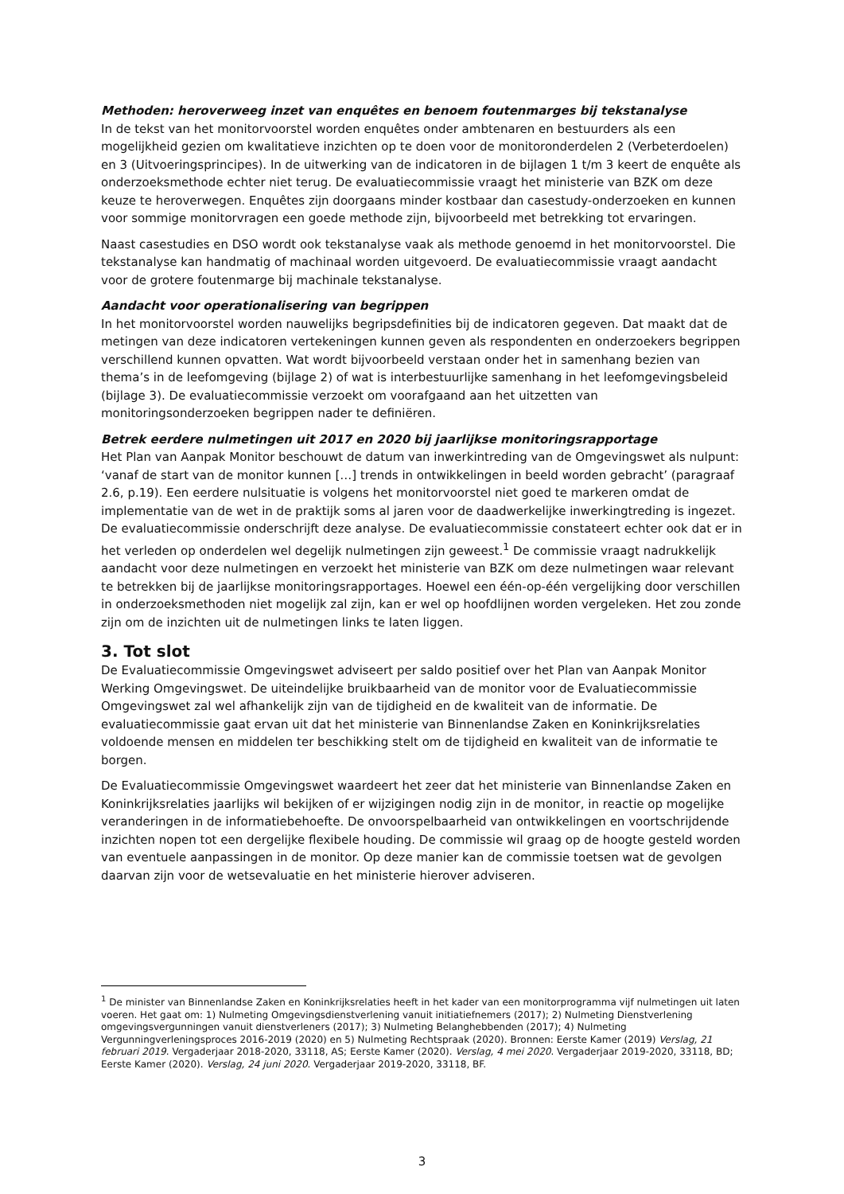Methoden: heroverweeg inzet van enquêtes en benoem foutenmarges bij tekstanalyse
In de tekst van het monitorvoorstel worden enquêtes onder ambtenaren en bestuurders als een mogelijkheid gezien om kwalitatieve inzichten op te doen voor de monitoronderdelen 2 (Verbeterdoelen) en 3 (Uitvoeringsprincipes). In de uitwerking van de indicatoren in de bijlagen 1 t/m 3 keert de enquête als onderzoeksmethode echter niet terug. De evaluatiecommissie vraagt het ministerie van BZK om deze keuze te heroverwegen. Enquêtes zijn doorgaans minder kostbaar dan casestudy-onderzoeken en kunnen voor sommige monitorvragen een goede methode zijn, bijvoorbeeld met betrekking tot ervaringen.
Naast casestudies en DSO wordt ook tekstanalyse vaak als methode genoemd in het monitorvoorstel. Die tekstanalyse kan handmatig of machinaal worden uitgevoerd. De evaluatiecommissie vraagt aandacht voor de grotere foutenmarge bij machinale tekstanalyse.
Aandacht voor operationalisering van begrippen
In het monitorvoorstel worden nauwelijks begripsdefinities bij de indicatoren gegeven. Dat maakt dat de metingen van deze indicatoren vertekeningen kunnen geven als respondenten en onderzoekers begrippen verschillend kunnen opvatten. Wat wordt bijvoorbeeld verstaan onder het in samenhang bezien van thema’s in de leefomgeving (bijlage 2) of wat is interbestuurlijke samenhang in het leefomgevingsbeleid (bijlage 3). De evaluatiecommissie verzoekt om voorafgaand aan het uitzetten van monitoringsonderzoeken begrippen nader te definiëren.
Betrek eerdere nulmetingen uit 2017 en 2020 bij jaarlijkse monitoringsrapportage
Het Plan van Aanpak Monitor beschouwt de datum van inwerkintreding van de Omgevingswet als nulpunt: ‘vanaf de start van de monitor kunnen […] trends in ontwikkelingen in beeld worden gebracht’ (paragraaf 2.6, p.19). Een eerdere nulsituatie is volgens het monitorvoorstel niet goed te markeren omdat de implementatie van de wet in de praktijk soms al jaren voor de daadwerkelijke inwerkingtreding is ingezet. De evaluatiecommissie onderschrijft deze analyse. De evaluatiecommissie constateert echter ook dat er in het verleden op onderdelen wel degelijk nulmetingen zijn geweest.<sup>1</sup> De commissie vraagt nadrukkelijk aandacht voor deze nulmetingen en verzoekt het ministerie van BZK om deze nulmetingen waar relevant te betrekken bij de jaarlijkse monitoringsrapportages. Hoewel een één-op-één vergelijking door verschillen in onderzoeksmethoden niet mogelijk zal zijn, kan er wel op hoofdlijnen worden vergeleken. Het zou zonde zijn om de inzichten uit de nulmetingen links te laten liggen.
3. Tot slot
De Evaluatiecommissie Omgevingswet adviseert per saldo positief over het Plan van Aanpak Monitor Werking Omgevingswet. De uiteindelijke bruikbaarheid van de monitor voor de Evaluatiecommissie Omgevingswet zal wel afhankelijk zijn van de tijdigheid en de kwaliteit van de informatie. De evaluatiecommissie gaat ervan uit dat het ministerie van Binnenlandse Zaken en Koninkrijksrelaties voldoende mensen en middelen ter beschikking stelt om de tijdigheid en kwaliteit van de informatie te borgen.
De Evaluatiecommissie Omgevingswet waardeert het zeer dat het ministerie van Binnenlandse Zaken en Koninkrijksrelaties jaarlijks wil bekijken of er wijzigingen nodig zijn in de monitor, in reactie op mogelijke veranderingen in de informatiebehoefte. De onvoorspelbaarheid van ontwikkelingen en voortschrijdende inzichten nopen tot een dergelijke flexibele houding. De commissie wil graag op de hoogte gesteld worden van eventuele aanpassingen in de monitor. Op deze manier kan de commissie toetsen wat de gevolgen daarvan zijn voor de wetsevaluatie en het ministerie hierover adviseren.
<sup>1</sup> De minister van Binnenlandse Zaken en Koninkrijksrelaties heeft in het kader van een monitorprogramma vijf nulmetingen uit laten voeren. Het gaat om: 1) Nulmeting Omgevingsdienstverlening vanuit initiatiefnemers (2017); 2) Nulmeting Dienstverlening omgevingsvergunningen vanuit dienstverleners (2017); 3) Nulmeting Belanghebbenden (2017); 4) Nulmeting Vergunningverleningsproces 2016-2019 (2020) en 5) Nulmeting Rechtspraak (2020). Bronnen: Eerste Kamer (2019) Verslag, 21 februari 2019. Vergaderjaar 2018-2020, 33118, AS; Eerste Kamer (2020). Verslag, 4 mei 2020. Vergaderjaar 2019-2020, 33118, BD; Eerste Kamer (2020). Verslag, 24 juni 2020. Vergaderjaar 2019-2020, 33118, BF.
3